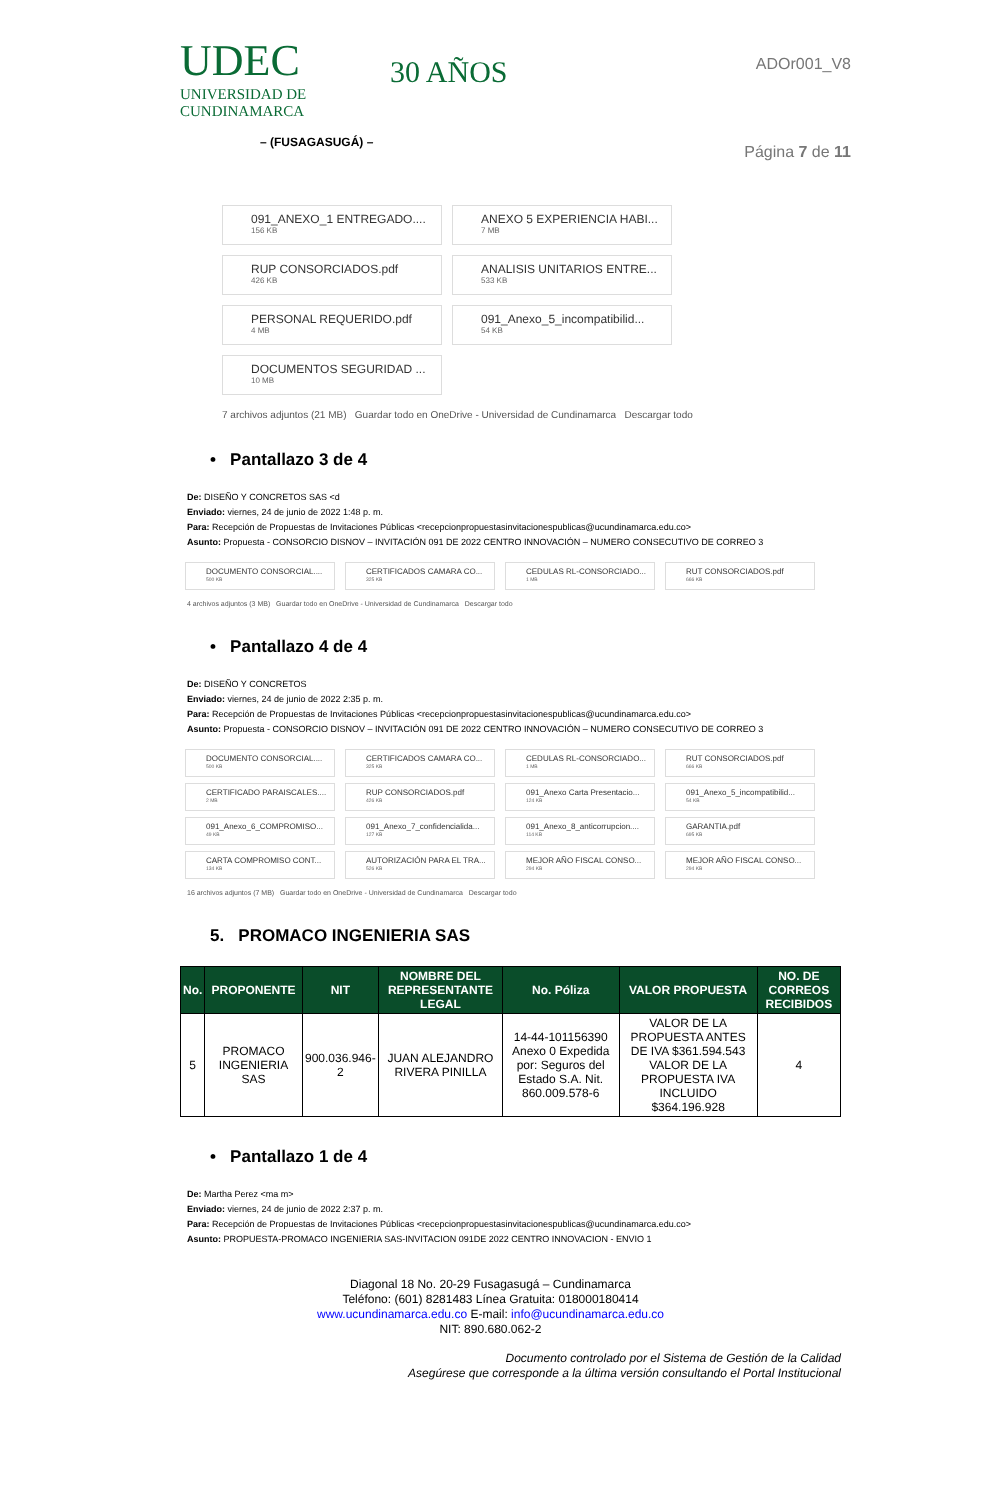UDEC
UNIVERSIDAD DE
CUNDINAMARCA
– (FUSAGASUGÁ) –
30 AÑOS
ADOr001_V8
Página 7 de 11
091_ANEXO_1 ENTREGADO....
156 KB
ANEXO 5 EXPERIENCIA HABI...
7 MB
RUP CONSORCIADOS.pdf
426 KB
ANALISIS UNITARIOS ENTRE...
533 KB
PERSONAL REQUERIDO.pdf
4 MB
091_Anexo_5_incompatibilid...
54 KB
DOCUMENTOS SEGURIDAD ...
10 MB
7 archivos adjuntos (21 MB) Guardar todo en OneDrive - Universidad de Cundinamarca Descargar todo
• Pantallazo 3 de 4
De: DISEÑO Y CONCRETOS SAS <d
Enviado: viernes, 24 de junio de 2022 1:48 p. m.
Para: Recepción de Propuestas de Invitaciones Públicas <recepcionpropuestasinvitacionespublicas@ucundinamarca.edu.co>
Asunto: Propuesta - CONSORCIO DISNOV – INVITACIÓN 091 DE 2022 CENTRO INNOVACIÓN – NUMERO CONSECUTIVO DE CORREO 3
DOCUMENTO CONSORCIAL....
500 KB
CERTIFICADOS CAMARA CO...
325 KB
CEDULAS RL-CONSORCIADO...
1 MB
RUT CONSORCIADOS.pdf
666 KB
4 archivos adjuntos (3 MB) Guardar todo en OneDrive - Universidad de Cundinamarca Descargar todo
• Pantallazo 4 de 4
De: DISEÑO Y CONCRETOS
Enviado: viernes, 24 de junio de 2022 2:35 p. m.
Para: Recepción de Propuestas de Invitaciones Públicas <recepcionpropuestasinvitacionespublicas@ucundinamarca.edu.co>
Asunto: Propuesta - CONSORCIO DISNOV – INVITACIÓN 091 DE 2022 CENTRO INNOVACIÓN – NUMERO CONSECUTIVO DE CORREO 3
DOCUMENTO CONSORCIAL....
500 KB
CERTIFICADOS CAMARA CO...
325 KB
CEDULAS RL-CONSORCIADO...
1 MB
RUT CONSORCIADOS.pdf
666 KB
CERTIFICADO PARAISCALES....
2 MB
RUP CONSORCIADOS.pdf
426 KB
091_Anexo Carta Presentacio...
124 KB
091_Anexo_5_incompatibilid...
54 KB
091_Anexo_6_COMPROMISO...
49 KB
091_Anexo_7_confidencialida...
127 KB
091_Anexo_8_anticorrupcion....
114 KB
GARANTIA.pdf
695 KB
CARTA COMPROMISO CONT...
134 KB
AUTORIZACIÓN PARA EL TRA...
526 KB
MEJOR AÑO FISCAL CONSO...
294 KB
MEJOR AÑO FISCAL CONSO...
294 KB
16 archivos adjuntos (7 MB) Guardar todo en OneDrive - Universidad de Cundinamarca Descargar todo
5. PROMACO INGENIERIA SAS
| No. | PROPONENTE | NIT | NOMBRE DEL REPRESENTANTE LEGAL | No. Póliza | VALOR PROPUESTA | NO. DE CORREOS RECIBIDOS |
| --- | --- | --- | --- | --- | --- | --- |
| 5 | PROMACO INGENIERIA SAS | 900.036.946-2 | JUAN ALEJANDRO RIVERA PINILLA | 14-44-101156390 Anexo 0 Expedida por: Seguros del Estado S.A. Nit. 860.009.578-6 | VALOR DE LA PROPUESTA ANTES DE IVA $361.594.543 VALOR DE LA PROPUESTA IVA INCLUIDO $364.196.928 | 4 |
• Pantallazo 1 de 4
De: Martha Perez <ma m>
Enviado: viernes, 24 de junio de 2022 2:37 p. m.
Para: Recepción de Propuestas de Invitaciones Públicas <recepcionpropuestasinvitacionespublicas@ucundinamarca.edu.co>
Asunto: PROPUESTA-PROMACO INGENIERIA SAS-INVITACION 091DE 2022 CENTRO INNOVACION - ENVIO 1
Diagonal 18 No. 20-29 Fusagasugá – Cundinamarca
Teléfono: (601) 8281483 Línea Gratuita: 018000180414
www.ucundinamarca.edu.co E-mail: info@ucundinamarca.edu.co
NIT: 890.680.062-2
Documento controlado por el Sistema de Gestión de la Calidad
Asegúrese que corresponde a la última versión consultando el Portal Institucional